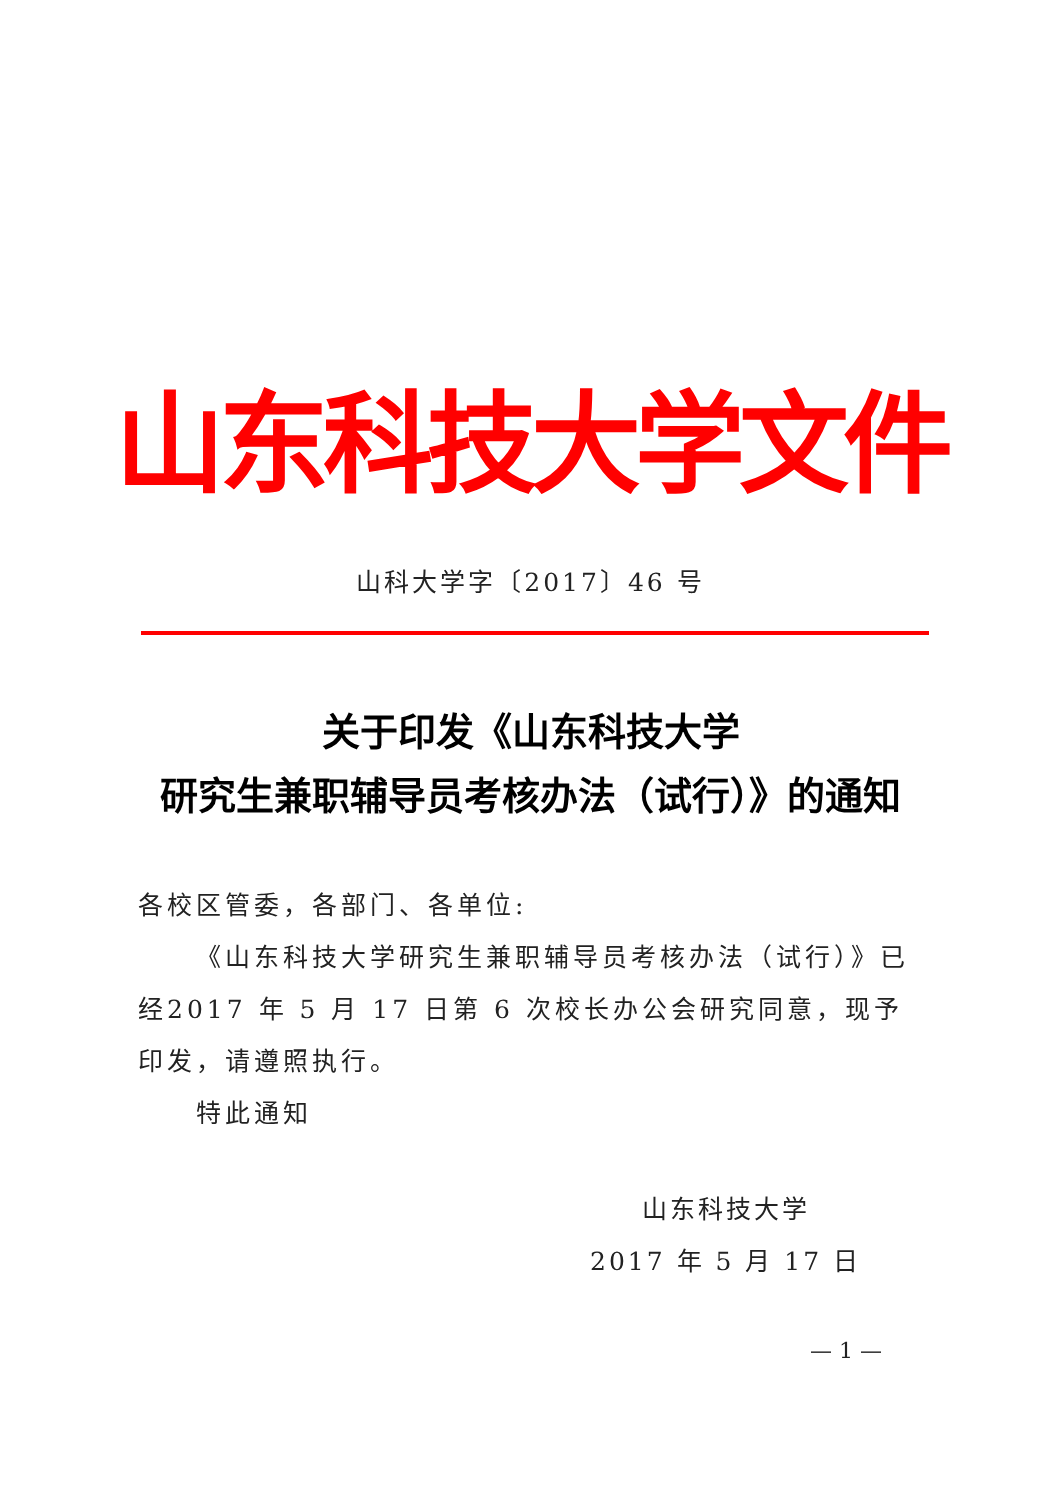山东科技大学文件
山科大学字〔2017〕46 号
关于印发《山东科技大学
研究生兼职辅导员考核办法（试行）》的通知
各校区管委，各部门、各单位:
《山东科技大学研究生兼职辅导员考核办法（试行）》已经2017 年 5 月 17 日第 6 次校长办公会研究同意，现予印发，请遵照执行。
特此通知
山东科技大学
2017 年 5 月 17 日
— 1 —